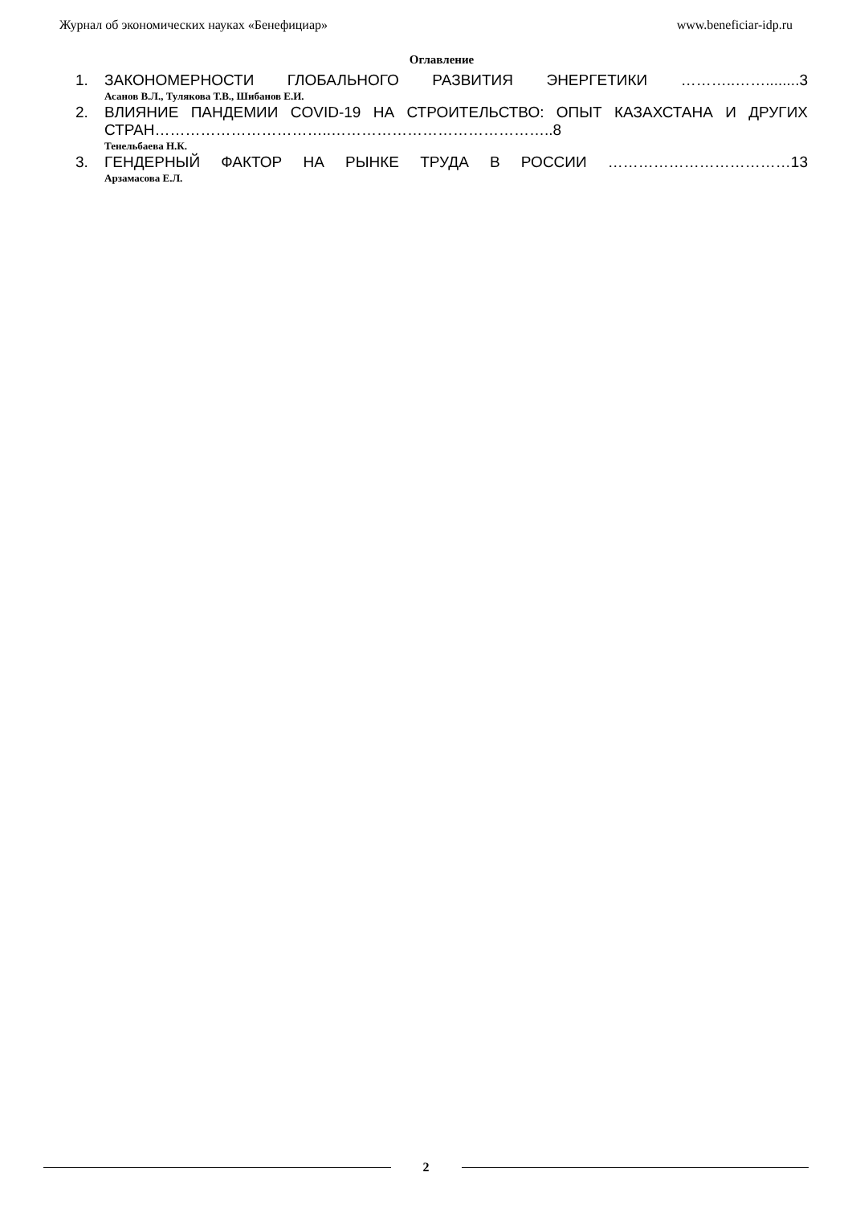Журнал об экономических науках «Бенефициар» www.beneficiar-idp.ru
Оглавление
1. ЗАКОНОМЕРНОСТИ ГЛОБАЛЬНОГО РАЗВИТИЯ ЭНЕРГЕТИКИ ………..……........3
Асанов В.Л., Тулякова Т.В., Шибанов Е.И.
2. ВЛИЯНИЕ ПАНДЕМИИ COVID-19 НА СТРОИТЕЛЬСТВО: ОПЫТ КАЗАХСТАНА И ДРУГИХ СТРАН……………………………..……………………………………..8
Тенельбаева Н.К.
3. ГЕНДЕРНЫЙ ФАКТОР НА РЫНКЕ ТРУДА В РОССИИ ………………………………13
Арзамасова Е.Л.
2